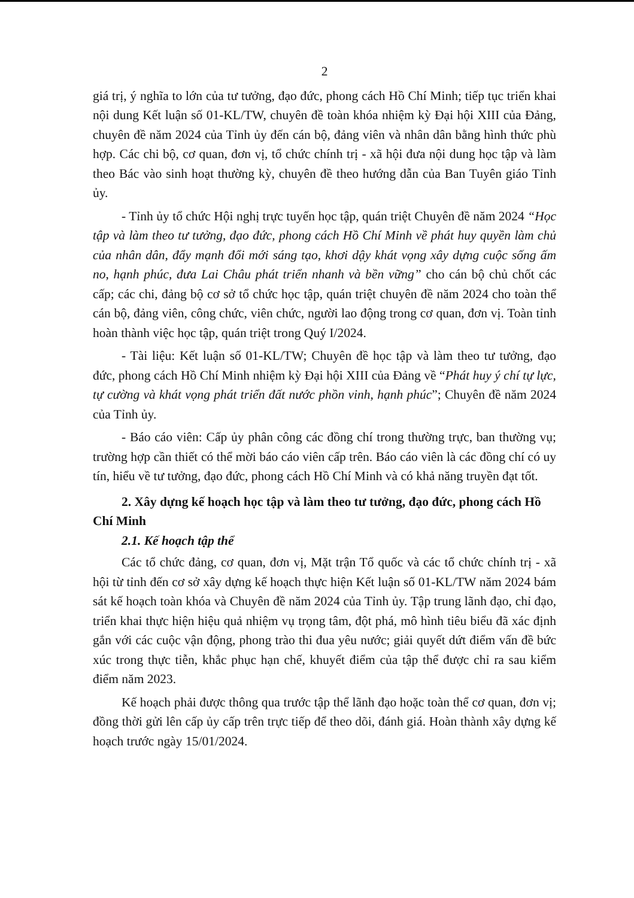2
giá trị, ý nghĩa to lớn của tư tưởng, đạo đức, phong cách Hồ Chí Minh; tiếp tục triển khai nội dung Kết luận số 01-KL/TW, chuyên đề toàn khóa nhiệm kỳ Đại hội XIII của Đảng, chuyên đề năm 2024 của Tỉnh ủy đến cán bộ, đảng viên và nhân dân bằng hình thức phù hợp. Các chi bộ, cơ quan, đơn vị, tổ chức chính trị - xã hội đưa nội dung học tập và làm theo Bác vào sinh hoạt thường kỳ, chuyên đề theo hướng dẫn của Ban Tuyên giáo Tỉnh ủy.
- Tỉnh ủy tổ chức Hội nghị trực tuyến học tập, quán triệt Chuyên đề năm 2024 “Học tập và làm theo tư tưởng, đạo đức, phong cách Hồ Chí Minh về phát huy quyền làm chủ của nhân dân, đẩy mạnh đổi mới sáng tạo, khơi dậy khát vọng xây dựng cuộc sống ấm no, hạnh phúc, đưa Lai Châu phát triển nhanh và bền vững” cho cán bộ chủ chốt các cấp; các chi, đảng bộ cơ sở tổ chức học tập, quán triệt chuyên đề năm 2024 cho toàn thể cán bộ, đảng viên, công chức, viên chức, người lao động trong cơ quan, đơn vị. Toàn tỉnh hoàn thành việc học tập, quán triệt trong Quý I/2024.
- Tài liệu: Kết luận số 01-KL/TW; Chuyên đề học tập và làm theo tư tưởng, đạo đức, phong cách Hồ Chí Minh nhiệm kỳ Đại hội XIII của Đảng về “Phát huy ý chí tự lực, tự cường và khát vọng phát triển đất nước phồn vinh, hạnh phúc”; Chuyên đề năm 2024 của Tỉnh ủy.
- Báo cáo viên: Cấp ủy phân công các đồng chí trong thường trực, ban thường vụ; trường hợp cần thiết có thể mời báo cáo viên cấp trên. Báo cáo viên là các đồng chí có uy tín, hiểu về tư tưởng, đạo đức, phong cách Hồ Chí Minh và có khả năng truyền đạt tốt.
2. Xây dựng kế hoạch học tập và làm theo tư tưởng, đạo đức, phong cách Hồ Chí Minh
2.1. Kế hoạch tập thể
Các tổ chức đảng, cơ quan, đơn vị, Mặt trận Tổ quốc và các tổ chức chính trị - xã hội từ tỉnh đến cơ sở xây dựng kế hoạch thực hiện Kết luận số 01-KL/TW năm 2024 bám sát kế hoạch toàn khóa và Chuyên đề năm 2024 của Tỉnh ủy. Tập trung lãnh đạo, chỉ đạo, triển khai thực hiện hiệu quả nhiệm vụ trọng tâm, đột phá, mô hình tiêu biểu đã xác định gắn với các cuộc vận động, phong trào thi đua yêu nước; giải quyết dứt điểm vấn đề bức xúc trong thực tiễn, khắc phục hạn chế, khuyết điểm của tập thể được chỉ ra sau kiểm điểm năm 2023.
Kế hoạch phải được thông qua trước tập thể lãnh đạo hoặc toàn thể cơ quan, đơn vị; đồng thời gửi lên cấp ủy cấp trên trực tiếp để theo dõi, đánh giá. Hoàn thành xây dựng kế hoạch trước ngày 15/01/2024.